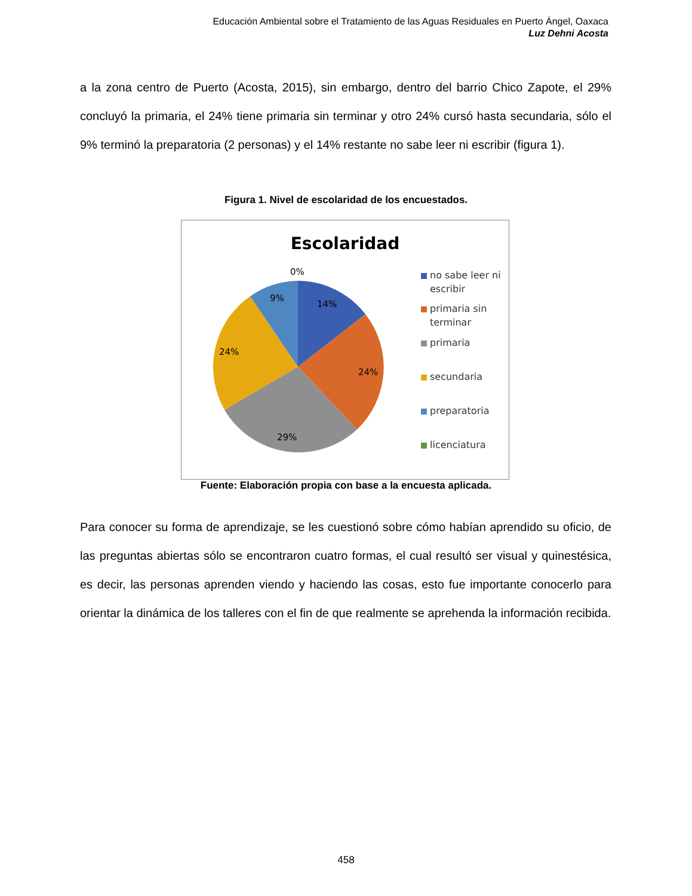Educación Ambiental sobre el Tratamiento de las Aguas Residuales en Puerto Ángel, Oaxaca
Luz Dehni Acosta
a la zona centro de Puerto (Acosta, 2015), sin embargo, dentro del barrio Chico Zapote, el 29% concluyó la primaria, el 24% tiene primaria sin terminar y otro 24% cursó hasta secundaria, sólo el 9% terminó la preparatoria (2 personas) y el 14% restante no sabe leer ni escribir (figura 1).
Figura 1. Nivel de escolaridad de los encuestados.
Escolaridad
0%
9%
14%
24%
24%
29%
no sabe leer ni
escribir
primaria sin
terminar
primaria
secundaria
preparatoria
licenciatura
Fuente: Elaboración propia con base a la encuesta aplicada.
Para conocer su forma de aprendizaje, se les cuestionó sobre cómo habían aprendido su oficio, de las preguntas abiertas sólo se encontraron cuatro formas, el cual resultó ser visual y quinestésica, es decir, las personas aprenden viendo y haciendo las cosas, esto fue importante conocerlo para orientar la dinámica de los talleres con el fin de que realmente se aprehenda la información recibida.
458